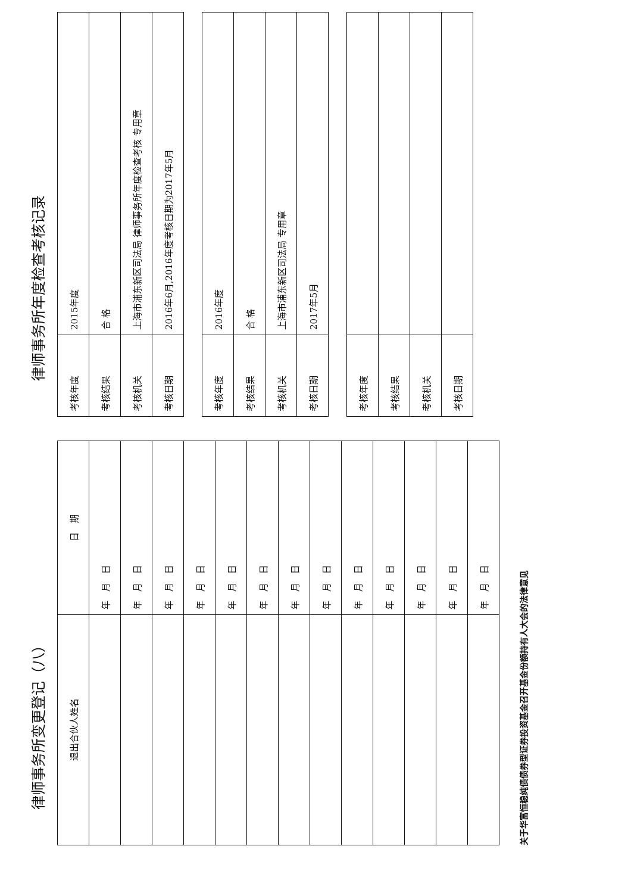律师事务所变更登记（八）
| 退出合伙人姓名 | 日 期 |
| --- | --- |
| | 年 月 日 |
| | 年 月 日 |
| | 年 月 日 |
| | 年 月 日 |
| | 年 月 日 |
| | 年 月 日 |
| | 年 月 日 |
| | 年 月 日 |
| | 年 月 日 |
| | 年 月 日 |
| | 年 月 日 |
| | 年 月 日 |
| | 年 月 日 |
关于华富恒稳纯债债券型证券投资基金召开基金份额持有人大会的法律意见
律师事务所年度检查考核记录
| 考核年度 | 2015年度 |
| 考核结果 | 合 格 |
| 考核机关 | 上海市浦东新区司法局 律师事务所年度检查考核 专用章 |
| 考核日期 | 2016年6月,2016年度考核日期为2017年5月 |
| 考核年度 | 2016年度 |
| 考核结果 | 合 格 |
| 考核机关 | 上海市浦东新区司法局 专用章 |
| 考核日期 | 2017年5月 |
| 考核年度 | |
| 考核结果 | |
| 考核机关 | |
| 考核日期 | |